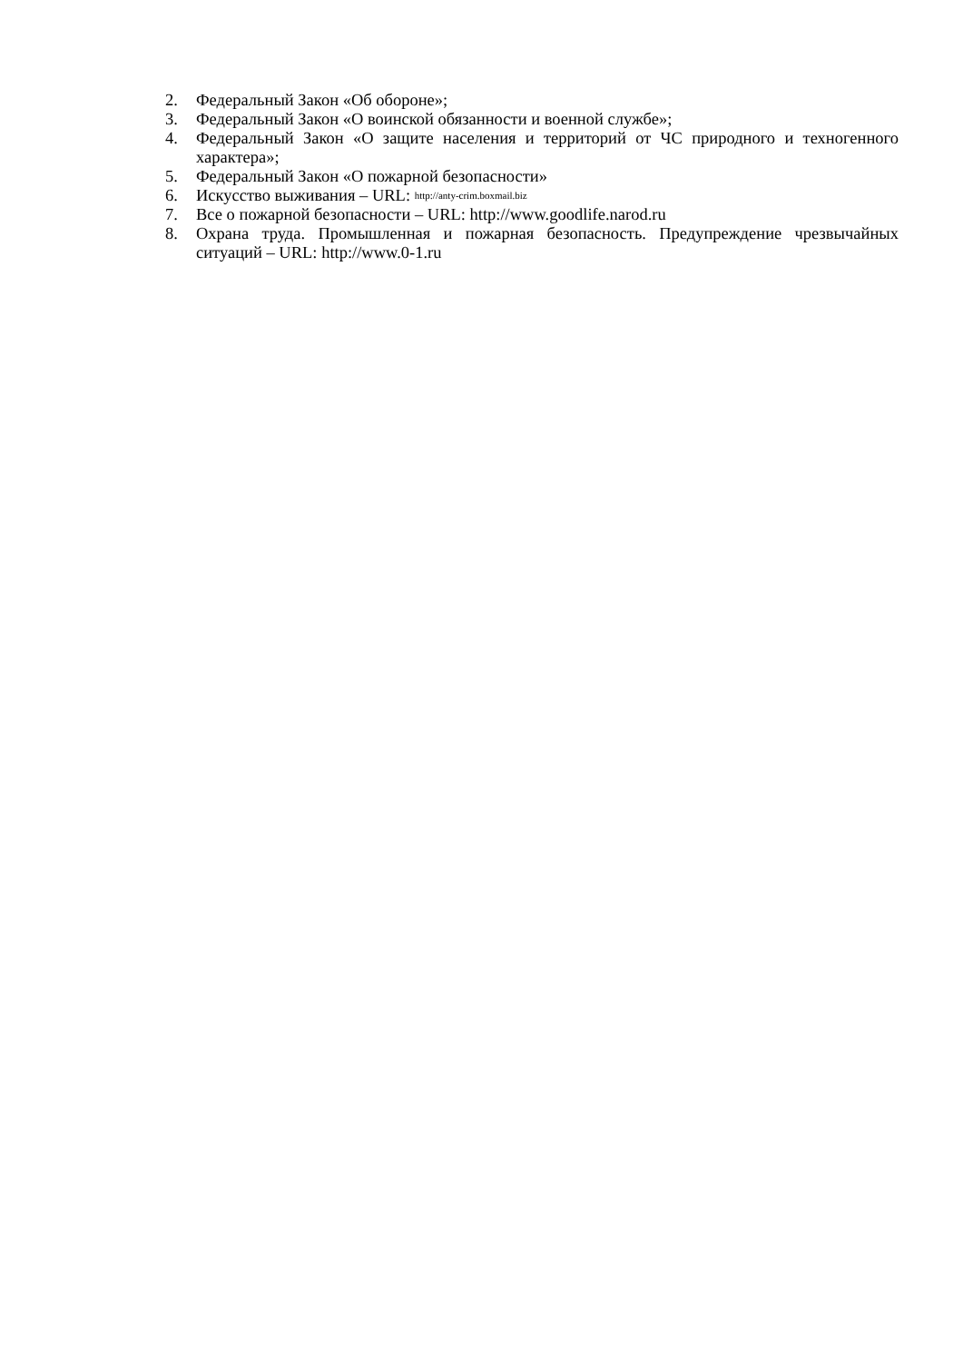2. Федеральный Закон «Об обороне»;
3. Федеральный Закон «О воинской обязанности и военной службе»;
4. Федеральный Закон «О защите населения и территорий от ЧС природного и техногенного характера»;
5. Федеральный Закон «О пожарной безопасности»
6. Искусство выживания – URL: http://anty-crim.boxmail.biz
7. Все о пожарной безопасности – URL: http://www.goodlife.narod.ru
8. Охрана труда. Промышленная и пожарная безопасность. Предупреждение чрезвычайных ситуаций – URL: http://www.0-1.ru